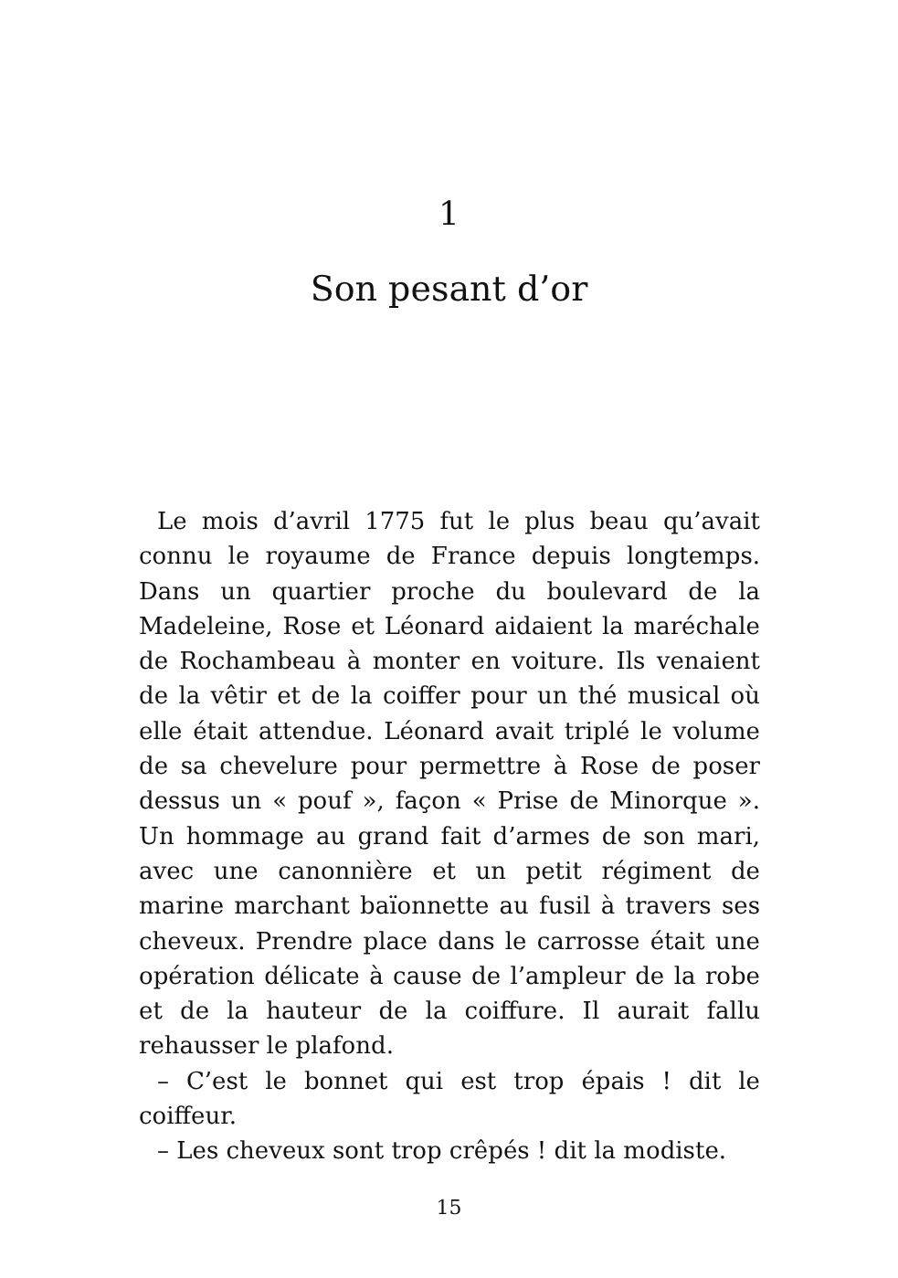1
Son pesant d’or
Le mois d’avril 1775 fut le plus beau qu’avait connu le royaume de France depuis longtemps. Dans un quartier proche du boulevard de la Madeleine, Rose et Léonard aidaient la maréchale de Rochambeau à monter en voiture. Ils venaient de la vêtir et de la coiffer pour un thé musical où elle était attendue. Léonard avait triplé le volume de sa chevelure pour permettre à Rose de poser dessus un « pouf », façon « Prise de Minorque ». Un hommage au grand fait d’armes de son mari, avec une canonnière et un petit régiment de marine marchant baïonnette au fusil à travers ses cheveux. Prendre place dans le carrosse était une opération délicate à cause de l’ampleur de la robe et de la hauteur de la coiffure. Il aurait fallu rehausser le plafond.
– C’est le bonnet qui est trop épais ! dit le coiffeur.
– Les cheveux sont trop crêpés ! dit la modiste.
15